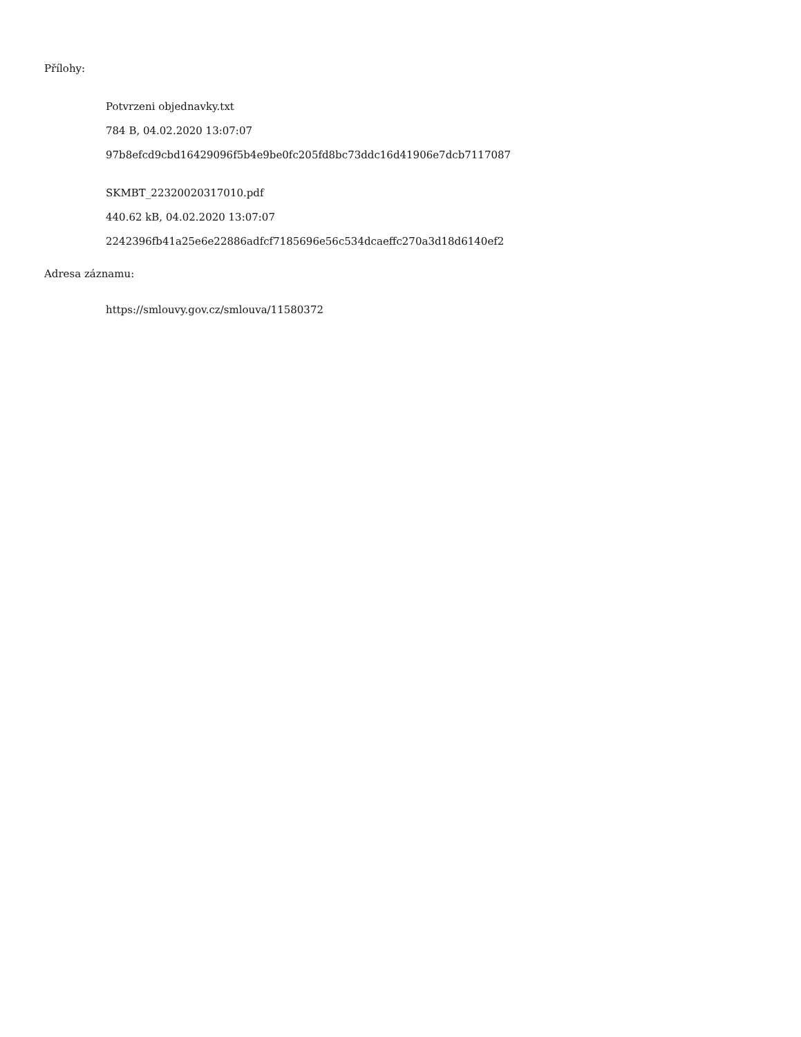Přílohy:
Potvrzeni objednavky.txt
784 B, 04.02.2020 13:07:07
97b8efcd9cbd16429096f5b4e9be0fc205fd8bc73ddc16d41906e7dcb7117087
SKMBT_22320020317010.pdf
440.62 kB, 04.02.2020 13:07:07
2242396fb41a25e6e22886adfcf7185696e56c534dcaeffc270a3d18d6140ef2
Adresa záznamu:
https://smlouvy.gov.cz/smlouva/11580372